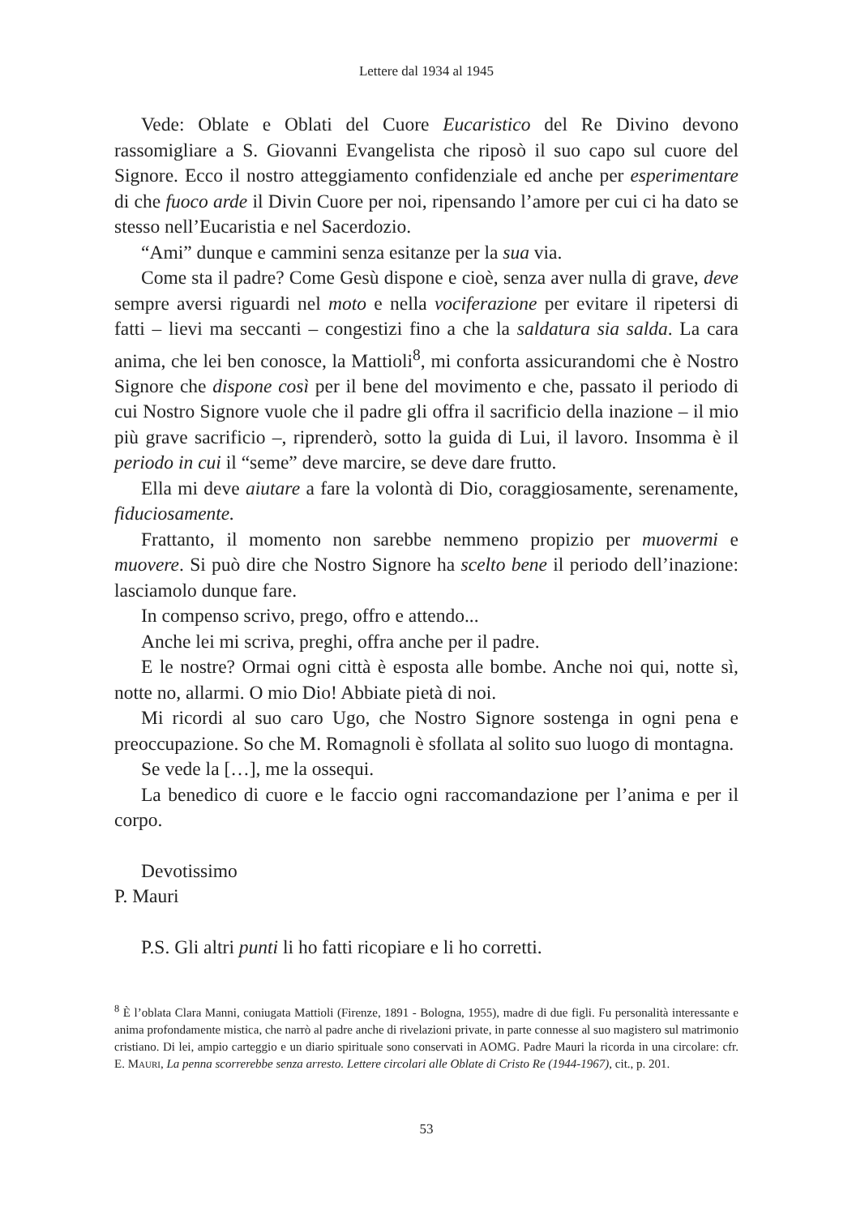Lettere dal 1934 al 1945
Vede: Oblate e Oblati del Cuore Eucaristico del Re Divino devono rassomigliare a S. Giovanni Evangelista che riposò il suo capo sul cuore del Signore. Ecco il nostro atteggiamento confidenziale ed anche per esperimentare di che fuoco arde il Divin Cuore per noi, ripensando l’amore per cui ci ha dato se stesso nell’Eucaristia e nel Sacerdozio.
“Ami” dunque e cammini senza esitanze per la sua via.
Come sta il padre? Come Gesù dispone e cioè, senza aver nulla di grave, deve sempre aversi riguardi nel moto e nella vociferazione per evitare il ripetersi di fatti – lievi ma seccanti – congestizi fino a che la saldatura sia salda. La cara anima, che lei ben conosce, la Mattioli<sup>8</sup>, mi conforta assicurandomi che è Nostro Signore che dispone così per il bene del movimento e che, passato il periodo di cui Nostro Signore vuole che il padre gli offra il sacrificio della inazione – il mio più grave sacrificio –, riprenderò, sotto la guida di Lui, il lavoro. Insomma è il periodo in cui il “seme” deve marcire, se deve dare frutto.
Ella mi deve aiutare a fare la volontà di Dio, coraggiosamente, serenamente, fiduciosamente.
Frattanto, il momento non sarebbe nemmeno propizio per muovermi e muovere. Si può dire che Nostro Signore ha scelto bene il periodo dell’inazione: lasciamolo dunque fare.
In compenso scrivo, prego, offro e attendo...
Anche lei mi scriva, preghi, offra anche per il padre.
E le nostre? Ormai ogni città è esposta alle bombe. Anche noi qui, notte sì, notte no, allarmi. O mio Dio! Abbiate pietà di noi.
Mi ricordi al suo caro Ugo, che Nostro Signore sostenga in ogni pena e preoccupazione. So che M. Romagnoli è sfollata al solito suo luogo di montagna.
Se vede la […], me la ossequi.
La benedico di cuore e le faccio ogni raccomandazione per l’anima e per il corpo.
Devotissimo
P. Mauri
P.S. Gli altri punti li ho fatti ricopiare e li ho corretti.
<sup>8</sup> È l’oblata Clara Manni, coniugata Mattioli (Firenze, 1891 - Bologna, 1955), madre di due figli. Fu personalità interessante e anima profondamente mistica, che narrò al padre anche di rivelazioni private, in parte connesse al suo magistero sul matrimonio cristiano. Di lei, ampio carteggio e un diario spirituale sono conservati in AOMG. Padre Mauri la ricorda in una circolare: cfr. E. Mauri, La penna scorrerebbe senza arresto. Lettere circolari alle Oblate di Cristo Re (1944-1967), cit., p. 201.
53